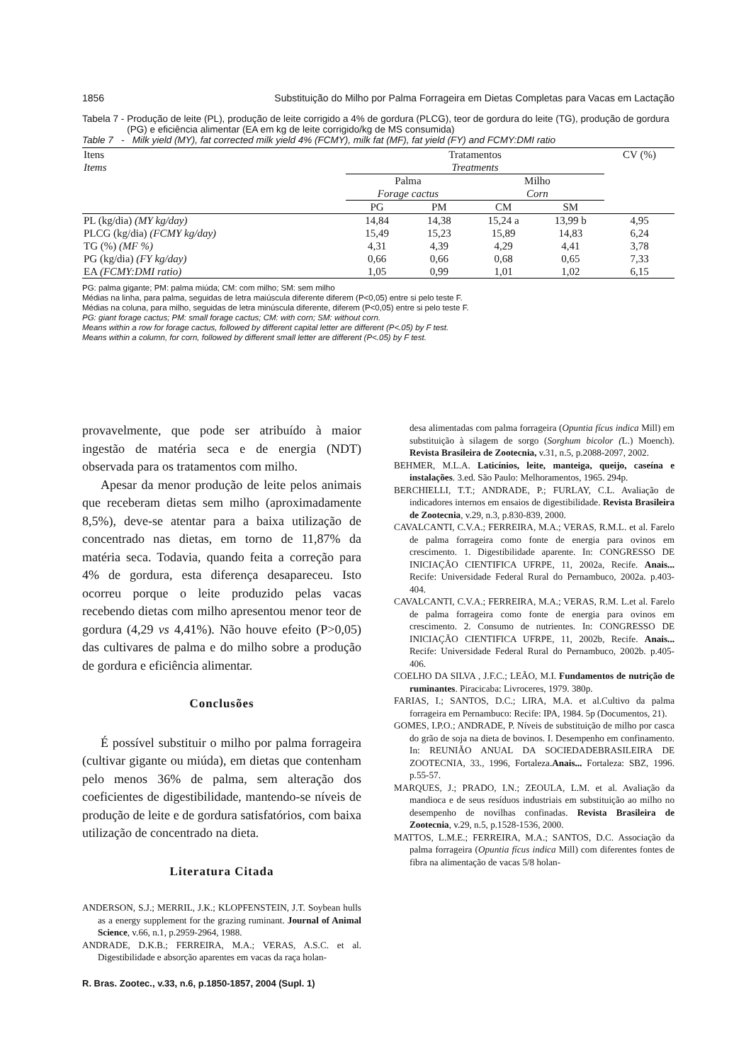1856 Substituição do Milho por Palma Forrageira em Dietas Completas para Vacas em Lactação
Tabela 7 - Produção de leite (PL), produção de leite corrigido a 4% de gordura (PLCG), teor de gordura do leite (TG), produção de gordura (PG) e eficiência alimentar (EA em kg de leite corrigido/kg de MS consumida)
Table 7 - Milk yield (MY), fat corrected milk yield 4% (FCMY), milk fat (MF), fat yield (FY) and FCMY:DMI ratio
| Itens Items | Tratamentos Treatments | | | | CV (%) |
| --- | --- | --- | --- | --- | --- |
| | Palma Forage cactus | | Milho Corn | | |
| | PG | PM | CM | SM | |
| PL (kg/dia) (MY kg/day) | 14,84 | 14,38 | 15,24 a | 13,99 b | 4,95 |
| PLCG (kg/dia) (FCMY kg/day) | 15,49 | 15,23 | 15,89 | 14,83 | 6,24 |
| TG (%) (MF %) | 4,31 | 4,39 | 4,29 | 4,41 | 3,78 |
| PG (kg/dia) (FY kg/day) | 0,66 | 0,66 | 0,68 | 0,65 | 7,33 |
| EA (FCMY:DMI ratio) | 1,05 | 0,99 | 1,01 | 1,02 | 6,15 |
PG: palma gigante; PM: palma miúda; CM: com milho; SM: sem milho
Médias na linha, para palma, seguidas de letra maiúscula diferente diferem (P<0,05) entre si pelo teste F.
Médias na coluna, para milho, seguidas de letra minúscula diferente, diferem (P<0,05) entre si pelo teste F.
PG: giant forage cactus; PM: small forage cactus; CM: with corn; SM: without corn.
Means within a row for forage cactus, followed by different capital letter are different (P<.05) by F test.
Means within a column, for corn, followed by different small letter are different (P<.05) by F test.
provavelmente, que pode ser atribuído à maior ingestão de matéria seca e de energia (NDT) observada para os tratamentos com milho.
Apesar da menor produção de leite pelos animais que receberam dietas sem milho (aproximadamente 8,5%), deve-se atentar para a baixa utilização de concentrado nas dietas, em torno de 11,87% da matéria seca. Todavia, quando feita a correção para 4% de gordura, esta diferença desapareceu. Isto ocorreu porque o leite produzido pelas vacas recebendo dietas com milho apresentou menor teor de gordura (4,29 vs 4,41%). Não houve efeito (P>0,05) das cultivares de palma e do milho sobre a produção de gordura e eficiência alimentar.
Conclusões
É possível substituir o milho por palma forrageira (cultivar gigante ou miúda), em dietas que contenham pelo menos 36% de palma, sem alteração dos coeficientes de digestibilidade, mantendo-se níveis de produção de leite e de gordura satisfatórios, com baixa utilização de concentrado na dieta.
Literatura Citada
ANDERSON, S.J.; MERRIL, J.K.; KLOPFENSTEIN, J.T. Soybean hulls as a energy supplement for the grazing ruminant. Journal of Animal Science, v.66, n.1, p.2959-2964, 1988.
ANDRADE, D.K.B.; FERREIRA, M.A.; VERAS, A.S.C. et al. Digestibilidade e absorção aparentes em vacas da raça holan-
desa alimentadas com palma forrageira (Opuntia fícus indica Mill) em substituição à silagem de sorgo (Sorghum bicolor (L.) Moench). Revista Brasileira de Zootecnia, v.31, n.5, p.2088-2097, 2002.
BEHMER, M.L.A. Laticínios, leite, manteiga, queijo, caseína e instalações. 3.ed. São Paulo: Melhoramentos, 1965. 294p.
BERCHIELLI, T.T.; ANDRADE, P.; FURLAY, C.L. Avaliação de indicadores internos em ensaios de digestibilidade. Revista Brasileira de Zootecnia, v.29, n.3, p.830-839, 2000.
CAVALCANTI, C.V.A.; FERREIRA, M.A.; VERAS, R.M.L. et al. Farelo de palma forrageira como fonte de energia para ovinos em crescimento. 1. Digestibilidade aparente. In: CONGRESSO DE INICIAÇÃO CIENTIFICA UFRPE, 11, 2002a, Recife. Anais... Recife: Universidade Federal Rural do Pernambuco, 2002a. p.403-404.
CAVALCANTI, C.V.A.; FERREIRA, M.A.; VERAS, R.M. L.et al. Farelo de palma forrageira como fonte de energia para ovinos em crescimento. 2. Consumo de nutrientes. In: CONGRESSO DE INICIAÇÃO CIENTIFICA UFRPE, 11, 2002b, Recife. Anais... Recife: Universidade Federal Rural do Pernambuco, 2002b. p.405-406.
COELHO DA SILVA , J.F.C.; LEÃO, M.I. Fundamentos de nutrição de ruminantes. Piracicaba: Livroceres, 1979. 380p.
FARIAS, I.; SANTOS, D.C.; LIRA, M.A. et al.Cultivo da palma forrageira em Pernambuco: Recife: IPA, 1984. 5p (Documentos, 21).
GOMES, I.P.O.; ANDRADE, P. Níveis de substituição de milho por casca do grão de soja na dieta de bovinos. I. Desempenho em confinamento. In: REUNIÃO ANUAL DA SOCIEDADEBRASILEIRA DE ZOOTECNIA, 33., 1996, Fortaleza.Anais... Fortaleza: SBZ, 1996. p.55-57.
MARQUES, J.; PRADO, I.N.; ZEOULA, L.M. et al. Avaliação da mandioca e de seus resíduos industriais em substituição ao milho no desempenho de novilhas confinadas. Revista Brasileira de Zootecnia, v.29, n.5, p.1528-1536, 2000.
MATTOS, L.M.E.; FERREIRA, M.A.; SANTOS, D.C. Associação da palma forrageira (Opuntia fícus indica Mill) com diferentes fontes de fibra na alimentação de vacas 5/8 holan-
R. Bras. Zootec., v.33, n.6, p.1850-1857, 2004 (Supl. 1)